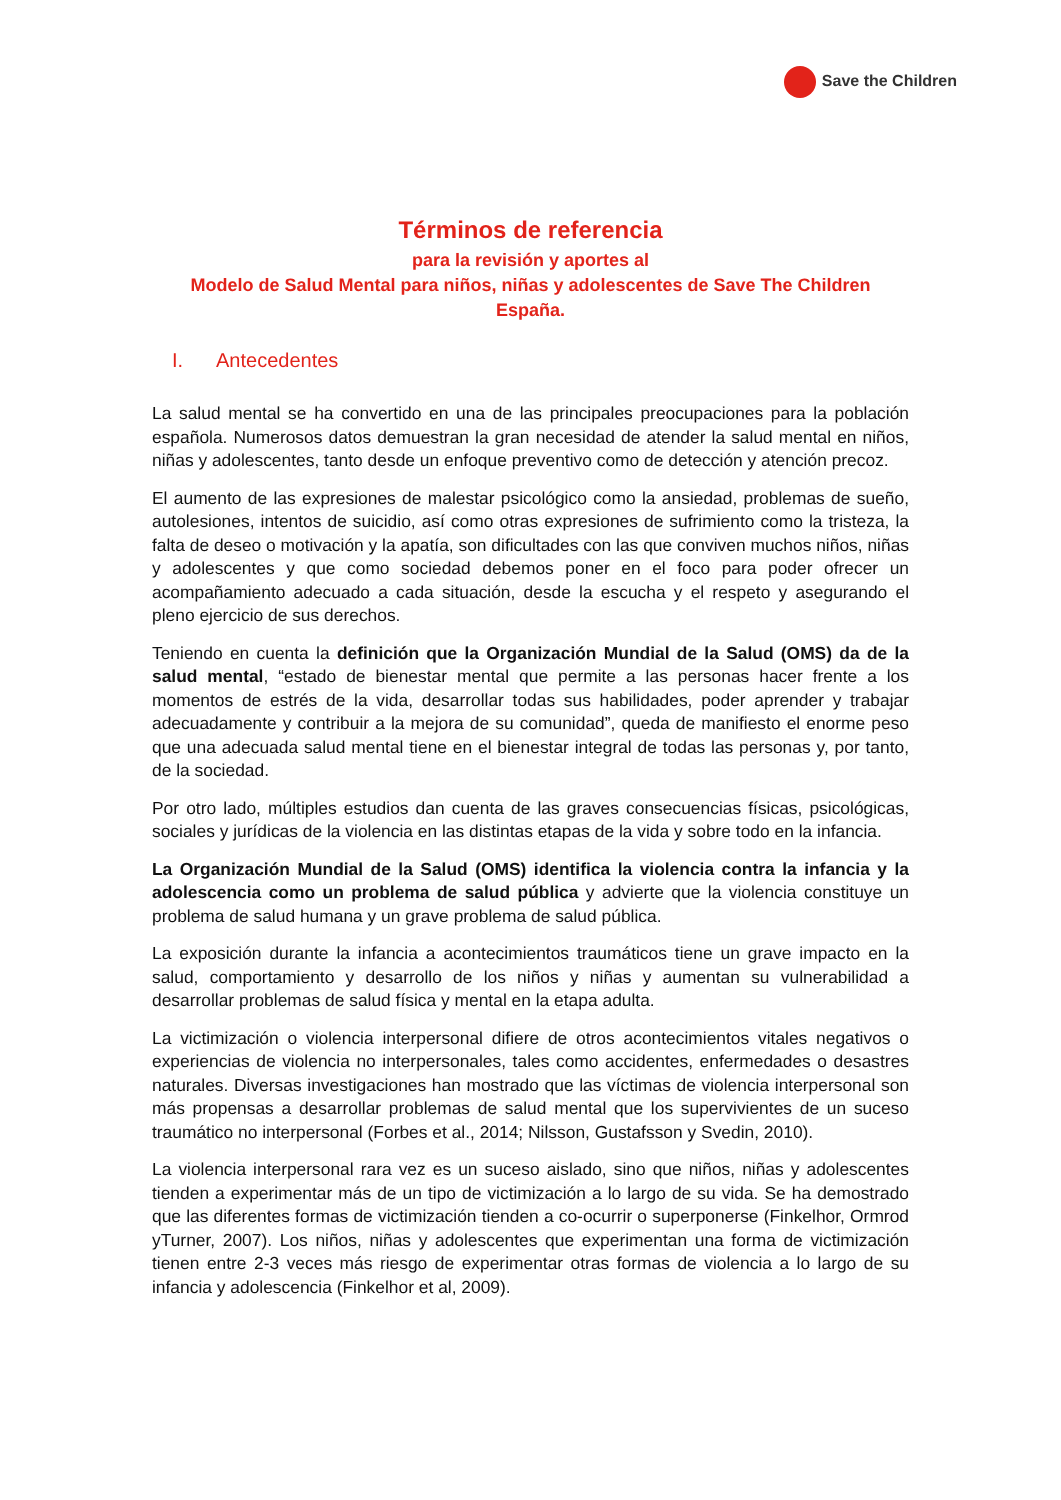Save the Children
Términos de referencia
para la revisión y aportes al
Modelo de Salud Mental para niños, niñas y adolescentes de Save The Children
España.
I. Antecedentes
La salud mental se ha convertido en una de las principales preocupaciones para la población española. Numerosos datos demuestran la gran necesidad de atender la salud mental en niños, niñas y adolescentes, tanto desde un enfoque preventivo como de detección y atención precoz.
El aumento de las expresiones de malestar psicológico como la ansiedad, problemas de sueño, autolesiones, intentos de suicidio, así como otras expresiones de sufrimiento como la tristeza, la falta de deseo o motivación y la apatía, son dificultades con las que conviven muchos niños, niñas y adolescentes y que como sociedad debemos poner en el foco para poder ofrecer un acompañamiento adecuado a cada situación, desde la escucha y el respeto y asegurando el pleno ejercicio de sus derechos.
Teniendo en cuenta la definición que la Organización Mundial de la Salud (OMS) da de la salud mental, “estado de bienestar mental que permite a las personas hacer frente a los momentos de estrés de la vida, desarrollar todas sus habilidades, poder aprender y trabajar adecuadamente y contribuir a la mejora de su comunidad”, queda de manifiesto el enorme peso que una adecuada salud mental tiene en el bienestar integral de todas las personas y, por tanto, de la sociedad.
Por otro lado, múltiples estudios dan cuenta de las graves consecuencias físicas, psicológicas, sociales y jurídicas de la violencia en las distintas etapas de la vida y sobre todo en la infancia.
La Organización Mundial de la Salud (OMS) identifica la violencia contra la infancia y la adolescencia como un problema de salud pública y advierte que la violencia constituye un problema de salud humana y un grave problema de salud pública.
La exposición durante la infancia a acontecimientos traumáticos tiene un grave impacto en la salud, comportamiento y desarrollo de los niños y niñas y aumentan su vulnerabilidad a desarrollar problemas de salud física y mental en la etapa adulta.
La victimización o violencia interpersonal difiere de otros acontecimientos vitales negativos o experiencias de violencia no interpersonales, tales como accidentes, enfermedades o desastres naturales. Diversas investigaciones han mostrado que las víctimas de violencia interpersonal son más propensas a desarrollar problemas de salud mental que los supervivientes de un suceso traumático no interpersonal (Forbes et al., 2014; Nilsson, Gustafsson y Svedin, 2010).
La violencia interpersonal rara vez es un suceso aislado, sino que niños, niñas y adolescentes tienden a experimentar más de un tipo de victimización a lo largo de su vida. Se ha demostrado que las diferentes formas de victimización tienden a co-ocurrir o superponerse (Finkelhor, Ormrod yTurner, 2007). Los niños, niñas y adolescentes que experimentan una forma de victimización tienen entre 2-3 veces más riesgo de experimentar otras formas de violencia a lo largo de su infancia y adolescencia (Finkelhor et al, 2009).